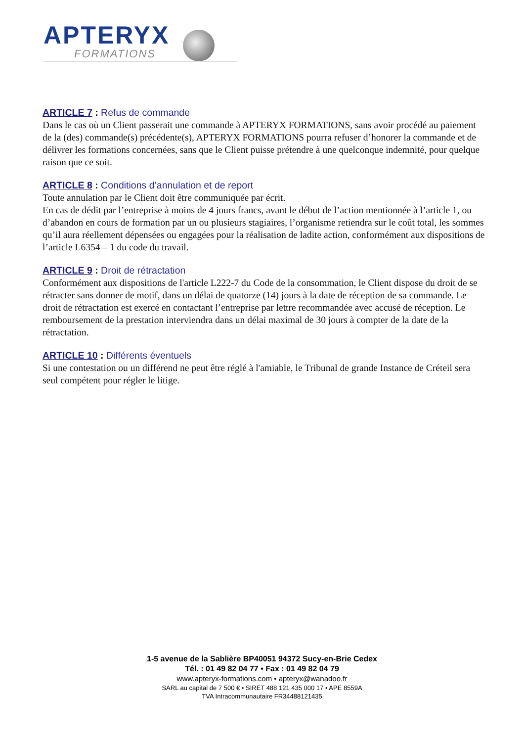APTERYX
FORMATIONS
ARTICLE 7 : Refus de commande
Dans le cas où un Client passerait une commande à APTERYX FORMATIONS, sans avoir procédé au paiement de la (des) commande(s) précédente(s), APTERYX FORMATIONS pourra refuser d’honorer la commande et de délivrer les formations concernées, sans que le Client puisse prétendre à une quelconque indemnité, pour quelque raison que ce soit.
ARTICLE 8 : Conditions d’annulation et de report
Toute annulation par le Client doit être communiquée par écrit.
En cas de dédit par l’entreprise à moins de 4 jours francs, avant le début de l’action mentionnée à l’article 1, ou d’abandon en cours de formation par un ou plusieurs stagiaires, l’organisme retiendra sur le coût total, les sommes qu’il aura réellement dépensées ou engagées pour la réalisation de ladite action, conformément aux dispositions de l’article L6354 – 1 du code du travail.
ARTICLE 9 : Droit de rétractation
Conformément aux dispositions de l'article L222-7 du Code de la consommation, le Client dispose du droit de se rétracter sans donner de motif, dans un délai de quatorze (14) jours à la date de réception de sa commande. Le droit de rétractation est exercé en contactant l’entreprise par lettre recommandée avec accusé de réception. Le remboursement de la prestation interviendra dans un délai maximal de 30 jours à compter de la date de la rétractation.
ARTICLE 10 : Différents éventuels
Si une contestation ou un différend ne peut être réglé à l'amiable, le Tribunal de grande Instance de Créteil sera seul compétent pour régler le litige.
1-5 avenue de la Sablière BP40051 94372 Sucy-en-Brie Cedex
Tél. : 01 49 82 04 77 • Fax : 01 49 82 04 79
www.apteryx-formations.com • apteryx@wanadoo.fr
SARL au capital de 7 500 € • SIRET 488 121 435 000 17 • APE 8559A
TVA Intracommunautaire FR34488121435